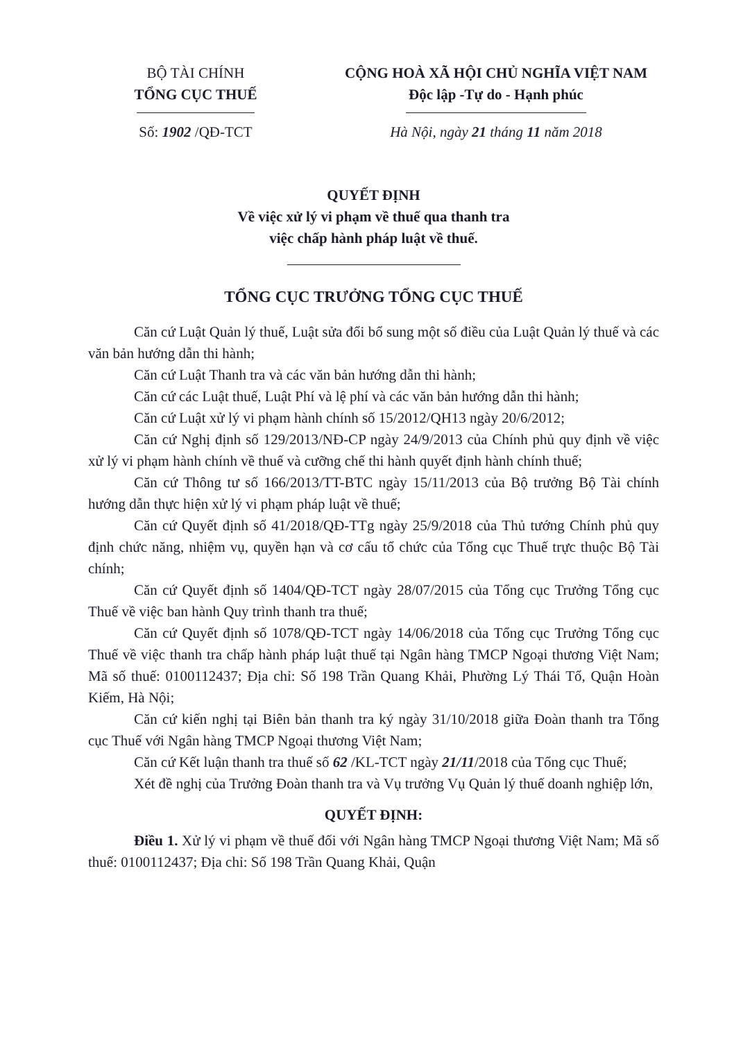BỘ TÀI CHÍNH
TỔNG CỤC THUẾ
Số: 1902 /QĐ-TCT
CỘNG HOÀ XÃ HỘI CHỦ NGHĨA VIỆT NAM
Độc lập -Tự do - Hạnh phúc
Hà Nội, ngày 21 tháng 11 năm 2018
QUYẾT ĐỊNH
Về việc xử lý vi phạm về thuế qua thanh tra
việc chấp hành pháp luật về thuế.
TỔNG CỤC TRƯỞNG TỔNG CỤC THUẾ
Căn cứ Luật Quản lý thuế, Luật sửa đổi bổ sung một số điều của Luật Quản lý thuế và các văn bản hướng dẫn thi hành;
Căn cứ Luật Thanh tra và các văn bản hướng dẫn thi hành;
Căn cứ các Luật thuế, Luật Phí và lệ phí và các văn bản hướng dẫn thi hành;
Căn cứ Luật xử lý vi phạm hành chính số 15/2012/QH13 ngày 20/6/2012;
Căn cứ Nghị định số 129/2013/NĐ-CP ngày 24/9/2013 của Chính phủ quy định về việc xử lý vi phạm hành chính về thuế và cưỡng chế thi hành quyết định hành chính thuế;
Căn cứ Thông tư số 166/2013/TT-BTC ngày 15/11/2013 của Bộ trưởng Bộ Tài chính hướng dẫn thực hiện xử lý vi phạm pháp luật về thuế;
Căn cứ Quyết định số 41/2018/QĐ-TTg ngày 25/9/2018 của Thủ tướng Chính phủ quy định chức năng, nhiệm vụ, quyền hạn và cơ cấu tổ chức của Tổng cục Thuế trực thuộc Bộ Tài chính;
Căn cứ Quyết định số 1404/QĐ-TCT ngày 28/07/2015 của Tổng cục Trưởng Tổng cục Thuế về việc ban hành Quy trình thanh tra thuế;
Căn cứ Quyết định số 1078/QĐ-TCT ngày 14/06/2018 của Tổng cục Trưởng Tổng cục Thuế về việc thanh tra chấp hành pháp luật thuế tại Ngân hàng TMCP Ngoại thương Việt Nam; Mã số thuế: 0100112437; Địa chỉ: Số 198 Trần Quang Khải, Phường Lý Thái Tổ, Quận Hoàn Kiếm, Hà Nội;
Căn cứ kiến nghị tại Biên bản thanh tra ký ngày 31/10/2018 giữa Đoàn thanh tra Tổng cục Thuế với Ngân hàng TMCP Ngoại thương Việt Nam;
Căn cứ Kết luận thanh tra thuế số 62 /KL-TCT ngày 21/11/2018 của Tổng cục Thuế;
Xét đề nghị của Trưởng Đoàn thanh tra và Vụ trưởng Vụ Quản lý thuế doanh nghiệp lớn,
QUYẾT ĐỊNH:
Điều 1. Xử lý vi phạm về thuế đối với Ngân hàng TMCP Ngoại thương Việt Nam; Mã số thuế: 0100112437; Địa chỉ: Số 198 Trần Quang Khải, Quận